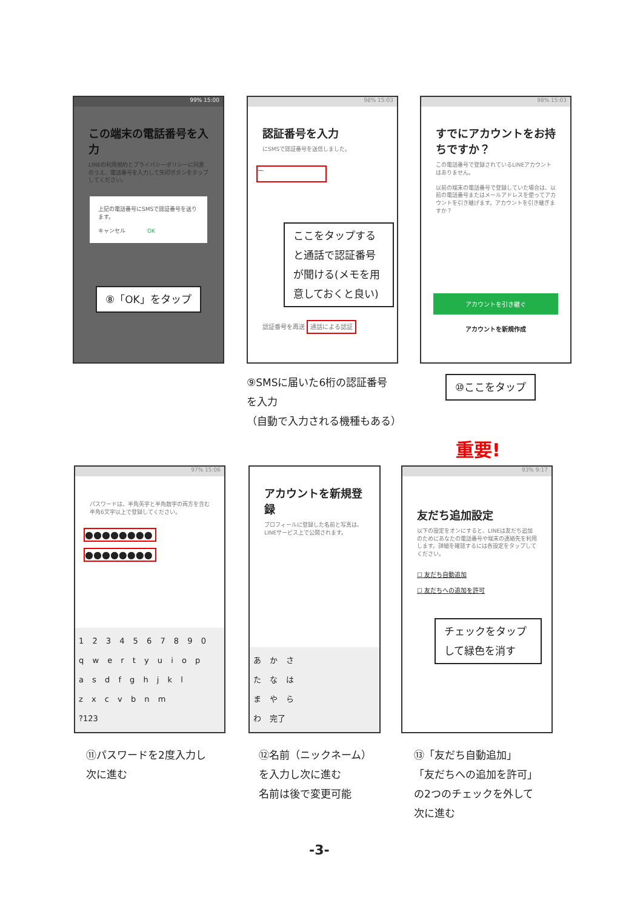99% 15:00
この端末の電話番号を入力
LINEの利用規約とプライバシーポリシーに同意のうえ、電話番号を入力して矢印ボタンをタップしてください。
上記の電話番号にSMSで認証番号を送ります。
キャンセル　　　　OK
⑧「OK」をタップ
98% 15:03
認証番号を入力
にSMSで認証番号を送信しました。
—
認証番号を再送 通話による認証
ここをタップすると通話で認証番号が聞ける(メモを用意しておくと良い)
98% 15:03
すでにアカウントをお持ちですか？
この電話番号で登録されているLINEアカウントはありません。
以前の端末の電話番号で登録していた場合は、以前の電話番号またはメールアドレスを使ってアカウントを引き継げます。アカウントを引き継ぎますか？
アカウントを引き継ぐ
アカウントを新規作成
⑨SMSに届いた6桁の認証番号
を入力
（自動で入力される機種もある）
⑩ここをタップ
重要!
97% 15:06
パスワードは、半角英字と半角数字の両方を含む半角6文字以上で登録してください。
●●●●●●●●
●●●●●●●●
1 2 3 4 5 6 7 8 9 0
q w e r t y u i o p
a s d f g h j k l
z x c v b n m
?123
アカウントを新規登録
プロフィールに登録した名前と写真は、LINEサービス上で公開されます。
あ か さ
た な は
ま や ら
わ 完了
93% 9:17
友だち追加設定
以下の設定をオンにすると、LINEは友だち追加のためにあなたの電話番号や端末の連絡先を利用します。詳細を確認するには各設定をタップしてください。
☐ 友だち自動追加
☐ 友だちへの追加を許可
チェックをタップして緑色を消す
⑪パスワードを2度入力し
次に進む
⑫名前（ニックネーム）
を入力し次に進む
名前は後で変更可能
⑬「友だち自動追加」
「友だちへの追加を許可」
の2つのチェックを外して
次に進む
-3-